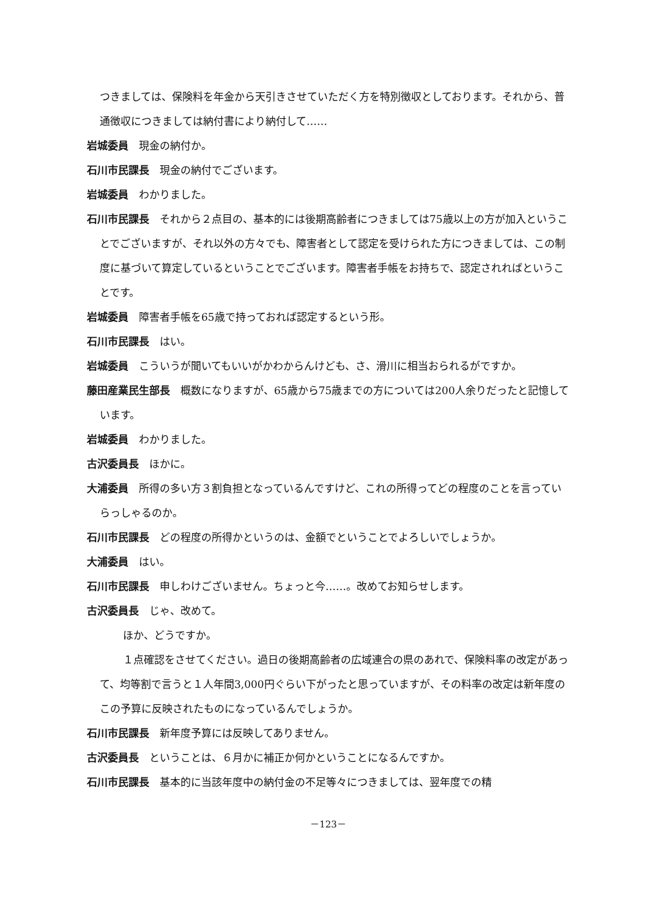つきましては、保険料を年金から天引きさせていただく方を特別徴収としております。それから、普通徴収につきましては納付書により納付して……
岩城委員　現金の納付か。
石川市民課長　現金の納付でございます。
岩城委員　わかりました。
石川市民課長　それから２点目の、基本的には後期高齢者につきましては75歳以上の方が加入ということでございますが、それ以外の方々でも、障害者として認定を受けられた方につきましては、この制度に基づいて算定しているということでございます。障害者手帳をお持ちで、認定されればということです。
岩城委員　障害者手帳を65歳で持っておれば認定するという形。
石川市民課長　はい。
岩城委員　こういうが聞いてもいいがかわからんけども、さ、滑川に相当おられるがですか。
藤田産業民生部長　概数になりますが、65歳から75歳までの方については200人余りだったと記憶しています。
岩城委員　わかりました。
古沢委員長　ほかに。
大浦委員　所得の多い方３割負担となっているんですけど、これの所得ってどの程度のことを言っていらっしゃるのか。
石川市民課長　どの程度の所得かというのは、金額でということでよろしいでしょうか。
大浦委員　はい。
石川市民課長　申しわけございません。ちょっと今……。改めてお知らせします。
古沢委員長　じゃ、改めて。
　ほか、どうですか。
　１点確認をさせてください。過日の後期高齢者の広域連合の県のあれで、保険料率の改定があって、均等割で言うと１人年間3,000円ぐらい下がったと思っていますが、その料率の改定は新年度のこの予算に反映されたものになっているんでしょうか。
石川市民課長　新年度予算には反映してありません。
古沢委員長　ということは、６月かに補正か何かということになるんですか。
石川市民課長　基本的に当該年度中の納付金の不足等々につきましては、翌年度での精
－123－